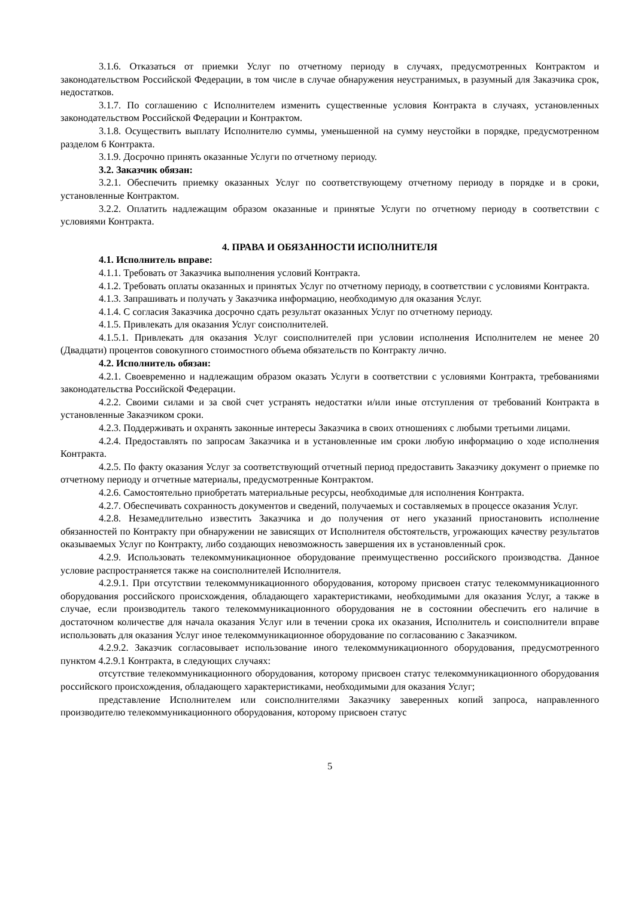3.1.6. Отказаться от приемки Услуг по отчетному периоду в случаях, предусмотренных Контрактом и законодательством Российской Федерации, в том числе в случае обнаружения неустранимых, в разумный для Заказчика срок, недостатков.
3.1.7. По соглашению с Исполнителем изменить существенные условия Контракта в случаях, установленных законодательством Российской Федерации и Контрактом.
3.1.8. Осуществить выплату Исполнителю суммы, уменьшенной на сумму неустойки в порядке, предусмотренном разделом 6 Контракта.
3.1.9. Досрочно принять оказанные Услуги по отчетному периоду.
3.2. Заказчик обязан:
3.2.1. Обеспечить приемку оказанных Услуг по соответствующему отчетному периоду в порядке и в сроки, установленные Контрактом.
3.2.2. Оплатить надлежащим образом оказанные и принятые Услуги по отчетному периоду в соответствии с условиями Контракта.
4. ПРАВА И ОБЯЗАННОСТИ ИСПОЛНИТЕЛЯ
4.1. Исполнитель вправе:
4.1.1. Требовать от Заказчика выполнения условий Контракта.
4.1.2. Требовать оплаты оказанных и принятых Услуг по отчетному периоду, в соответствии с условиями Контракта.
4.1.3. Запрашивать и получать у Заказчика информацию, необходимую для оказания Услуг.
4.1.4. С согласия Заказчика досрочно сдать результат оказанных Услуг по отчетному периоду.
4.1.5. Привлекать для оказания Услуг соисполнителей.
4.1.5.1. Привлекать для оказания Услуг соисполнителей при условии исполнения Исполнителем не менее 20 (Двадцати) процентов совокупного стоимостного объема обязательств по Контракту лично.
4.2. Исполнитель обязан:
4.2.1. Своевременно и надлежащим образом оказать Услуги в соответствии с условиями Контракта, требованиями законодательства Российской Федерации.
4.2.2. Своими силами и за свой счет устранять недостатки и/или иные отступления от требований Контракта в установленные Заказчиком сроки.
4.2.3. Поддерживать и охранять законные интересы Заказчика в своих отношениях с любыми третьими лицами.
4.2.4. Предоставлять по запросам Заказчика и в установленные им сроки любую информацию о ходе исполнения Контракта.
4.2.5. По факту оказания Услуг за соответствующий отчетный период предоставить Заказчику документ о приемке по отчетному периоду и отчетные материалы, предусмотренные Контрактом.
4.2.6. Самостоятельно приобретать материальные ресурсы, необходимые для исполнения Контракта.
4.2.7. Обеспечивать сохранность документов и сведений, получаемых и составляемых в процессе оказания Услуг.
4.2.8. Незамедлительно известить Заказчика и до получения от него указаний приостановить исполнение обязанностей по Контракту при обнаружении не зависящих от Исполнителя обстоятельств, угрожающих качеству результатов оказываемых Услуг по Контракту, либо создающих невозможность завершения их в установленный срок.
4.2.9. Использовать телекоммуникационное оборудование преимущественно российского производства. Данное условие распространяется также на соисполнителей Исполнителя.
4.2.9.1. При отсутствии телекоммуникационного оборудования, которому присвоен статус телекоммуникационного оборудования российского происхождения, обладающего характеристиками, необходимыми для оказания Услуг, а также в случае, если производитель такого телекоммуникационного оборудования не в состоянии обеспечить его наличие в достаточном количестве для начала оказания Услуг или в течении срока их оказания, Исполнитель и соисполнители вправе использовать для оказания Услуг иное телекоммуникационное оборудование по согласованию с Заказчиком.
4.2.9.2. Заказчик согласовывает использование иного телекоммуникационного оборудования, предусмотренного пунктом 4.2.9.1 Контракта, в следующих случаях:
отсутствие телекоммуникационного оборудования, которому присвоен статус телекоммуникационного оборудования российского происхождения, обладающего характеристиками, необходимыми для оказания Услуг;
представление Исполнителем или соисполнителями Заказчику заверенных копий запроса, направленного производителю телекоммуникационного оборудования, которому присвоен статус
5